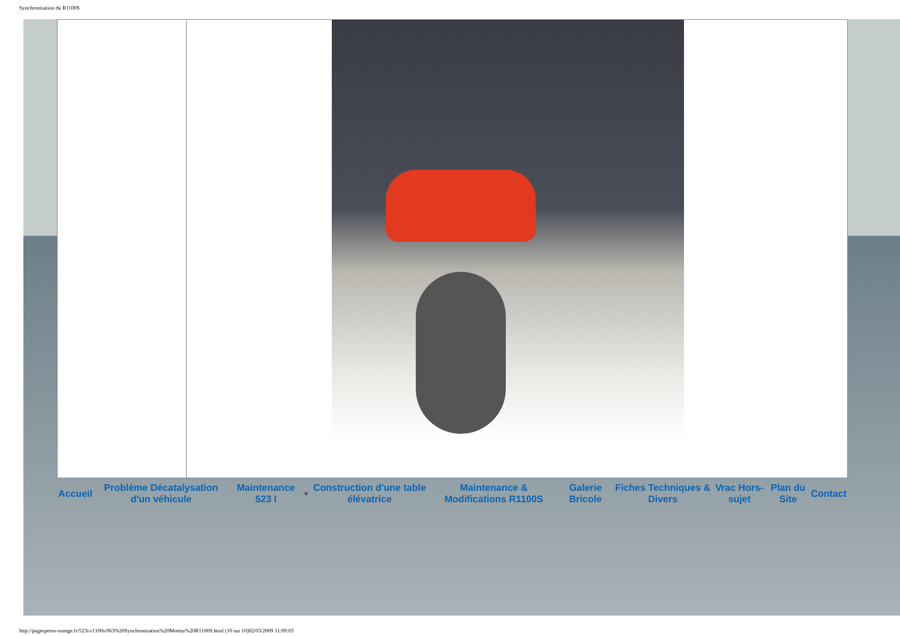Synchronisation du R1100S
| Accueil | Problème Décatalysation d'un véhicule | Maintenance 523 I | ¤ | Construction d'une table élévatrice | Maintenance & Modifications R1100S | Galerie Bricole | Fiches Techniques & Divers | Vrac Hors-sujet | Plan du Site | Contact |
http://pagesperso-orange.fr/523i-r1100s/063%20Synchronisation%20Moteur%20R1100S.html (10 sur 10)02/03/2009 11:09:03